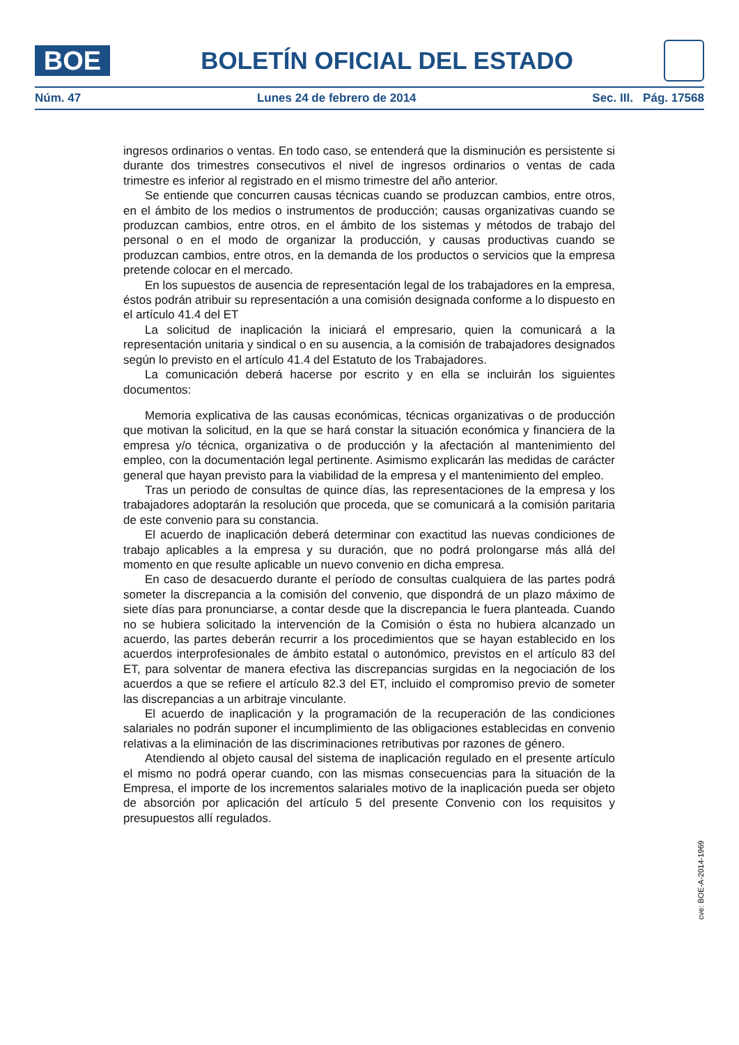BOE
BOLETÍN OFICIAL DEL ESTADO
Núm. 47 Lunes 24 de febrero de 2014 Sec. III. Pág. 17568
ingresos ordinarios o ventas. En todo caso, se entenderá que la disminución es persistente si durante dos trimestres consecutivos el nivel de ingresos ordinarios o ventas de cada trimestre es inferior al registrado en el mismo trimestre del año anterior.
Se entiende que concurren causas técnicas cuando se produzcan cambios, entre otros, en el ámbito de los medios o instrumentos de producción; causas organizativas cuando se produzcan cambios, entre otros, en el ámbito de los sistemas y métodos de trabajo del personal o en el modo de organizar la producción, y causas productivas cuando se produzcan cambios, entre otros, en la demanda de los productos o servicios que la empresa pretende colocar en el mercado.
En los supuestos de ausencia de representación legal de los trabajadores en la empresa, éstos podrán atribuir su representación a una comisión designada conforme a lo dispuesto en el artículo 41.4 del ET
La solicitud de inaplicación la iniciará el empresario, quien la comunicará a la representación unitaria y sindical o en su ausencia, a la comisión de trabajadores designados según lo previsto en el artículo 41.4 del Estatuto de los Trabajadores.
La comunicación deberá hacerse por escrito y en ella se incluirán los siguientes documentos:
Memoria explicativa de las causas económicas, técnicas organizativas o de producción que motivan la solicitud, en la que se hará constar la situación económica y financiera de la empresa y/o técnica, organizativa o de producción y la afectación al mantenimiento del empleo, con la documentación legal pertinente. Asimismo explicarán las medidas de carácter general que hayan previsto para la viabilidad de la empresa y el mantenimiento del empleo.
Tras un periodo de consultas de quince días, las representaciones de la empresa y los trabajadores adoptarán la resolución que proceda, que se comunicará a la comisión paritaria de este convenio para su constancia.
El acuerdo de inaplicación deberá determinar con exactitud las nuevas condiciones de trabajo aplicables a la empresa y su duración, que no podrá prolongarse más allá del momento en que resulte aplicable un nuevo convenio en dicha empresa.
En caso de desacuerdo durante el período de consultas cualquiera de las partes podrá someter la discrepancia a la comisión del convenio, que dispondrá de un plazo máximo de siete días para pronunciarse, a contar desde que la discrepancia le fuera planteada. Cuando no se hubiera solicitado la intervención de la Comisión o ésta no hubiera alcanzado un acuerdo, las partes deberán recurrir a los procedimientos que se hayan establecido en los acuerdos interprofesionales de ámbito estatal o autonómico, previstos en el artículo 83 del ET, para solventar de manera efectiva las discrepancias surgidas en la negociación de los acuerdos a que se refiere el artículo 82.3 del ET, incluido el compromiso previo de someter las discrepancias a un arbitraje vinculante.
El acuerdo de inaplicación y la programación de la recuperación de las condiciones salariales no podrán suponer el incumplimiento de las obligaciones establecidas en convenio relativas a la eliminación de las discriminaciones retributivas por razones de género.
Atendiendo al objeto causal del sistema de inaplicación regulado en el presente artículo el mismo no podrá operar cuando, con las mismas consecuencias para la situación de la Empresa, el importe de los incrementos salariales motivo de la inaplicación pueda ser objeto de absorción por aplicación del artículo 5 del presente Convenio con los requisitos y presupuestos allí regulados.
cve: BOE-A-2014-1969